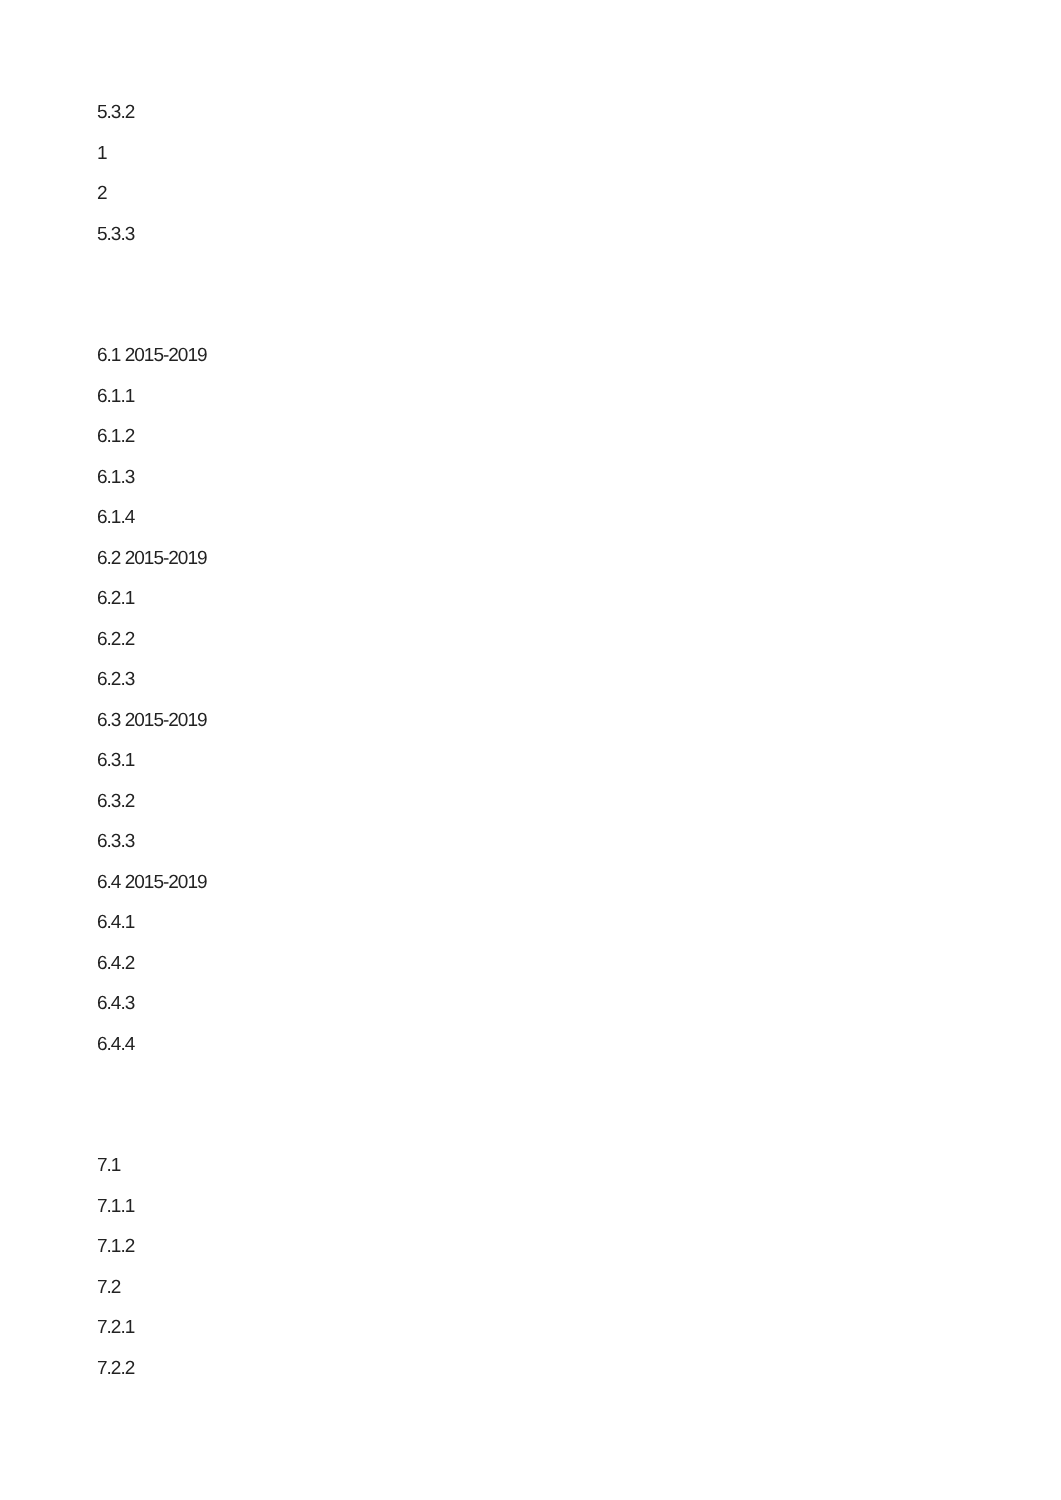5.3.2
1
2
5.3.3
6.1 2015-2019
6.1.1
6.1.2
6.1.3
6.1.4
6.2 2015-2019
6.2.1
6.2.2
6.2.3
6.3 2015-2019
6.3.1
6.3.2
6.3.3
6.4 2015-2019
6.4.1
6.4.2
6.4.3
6.4.4
7.1
7.1.1
7.1.2
7.2
7.2.1
7.2.2